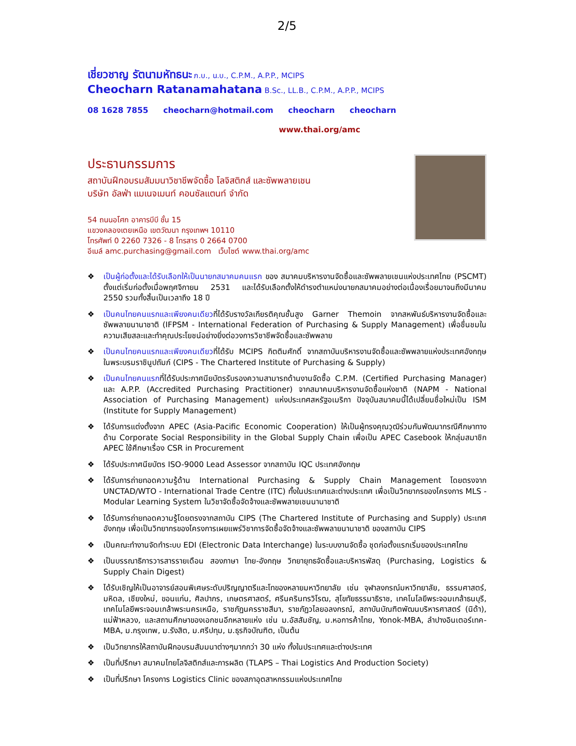2/5
เชี่ยวชาญ รัตนามหัทธนะ ภ.บ., น.บ., C.P.M., A.P.P., MCIPS
Cheocharn Ratanamahatana B.Sc., LL.B., C.P.M., A.P.P., MCIPS
08 1628 7855 cheocharn@hotmail.com cheocharn cheocharn
www.thai.org/amc
ประธานกรรมการ
สถาบันฝึกอบรมสัมมนาวิชาชีพจัดซื้อ โลจิสติกส์ และซัพพลายเชน
บริษัท อัลฟ่า แมเนจเมนท์ คอนซัลแตนท์ จำกัด
54 ถนนอโศก อาคารบีบี ชั้น 15
แขวงคลองเตยเหนือ เขตวัฒนา กรุงเทพฯ 10110
โทรศัพท์ 0 2260 7326 - 8 โทรสาร 0 2664 0700
อีเมล์ amc.purchasing@gmail.com เว็บไซต์ www.thai.org/amc
❖ เป็นผู้ก่อตั้งและได้รับเลือกให้เป็นนายกสมาคมคนแรก ของ สมาคมบริหารงานจัดซื้อและซัพพลายเชนแห่งประเทศไทย (PSCMT) ตั้งแต่เริ่มก่อตั้งเมื่อพฤศจิกายน 2531 และได้รับเลือกตั้งให้ดำรงตำแหน่งนายกสมาคมอย่างต่อเนื่องเรื่อยมาจนถึงมีนาคม 2550 รวมทั้งสิ้นเป็นเวลาถึง 18 ปี
❖ เป็นคนไทยคนแรกและเพียงคนเดียวที่ได้รับรางวัลเกียรติคุณชั้นสูง Garner Themoin จากสหพันธ์บริหารงานจัดซื้อและซัพพลายนานาชาติ (IFPSM - International Federation of Purchasing & Supply Management) เพื่อชื่นชมในความเสียสละและทำคุณประโยชน์อย่างยิ่งต่อวงการวิชาชีพจัดซื้อและซัพพลาย
❖ เป็นคนไทยคนแรกและเพียงคนเดียวที่ได้รับ MCIPS กิตติมศักดิ์ จากสถาบันบริหารงานจัดซื้อและซัพพลายแห่งประเทศอังกฤษ ในพระบรมราชินูปถัมภ์ (CIPS - The Chartered Institute of Purchasing & Supply)
❖ เป็นคนไทยคนแรกที่ได้รับประกาศนียบัตรรับรองความสามารถด้านงานจัดซื้อ C.P.M. (Certified Purchasing Manager) และ A.P.P. (Accredited Purchasing Practitioner) จากสมาคมบริหารงานจัดซื้อแห่งชาติ (NAPM - National Association of Purchasing Management) แห่งประเทศสหรัฐอเมริกา ปัจจุบันสมาคมนี้ได้เปลี่ยนชื่อใหม่เป็น ISM (Institute for Supply Management)
❖ ได้รับการแต่งตั้งจาก APEC (Asia-Pacific Economic Cooperation) ให้เป็นผู้ทรงคุณวุฒิร่วมกันพัฒนากรณีศึกษาทางด้าน Corporate Social Responsibility in the Global Supply Chain เพื่อเป็น APEC Casebook ให้กลุ่มสมาชิก APEC ใช้ศึกษาเรื่อง CSR in Procurement
❖ ได้รับประกาศนียบัตร ISO-9000 Lead Assessor จากสถาบัน IQC ประเทศอังกฤษ
❖ ได้รับการถ่ายทอดความรู้ด้าน International Purchasing & Supply Chain Management โดยตรงจาก UNCTAD/WTO - International Trade Centre (ITC) ทั้งในประเทศและต่างประเทศ เพื่อเป็นวิทยากรของโครงการ MLS - Modular Learning System ในวิชาจัดซื้อจัดจ้างและซัพพลายเชนนานาชาติ
❖ ได้รับการถ่ายทอดความรู้โดยตรงจากสถาบัน CIPS (The Chartered Institute of Purchasing and Supply) ประเทศอังกฤษ เพื่อเป็นวิทยากรของโครงการเผยแพร่วิชาการจัดซื้อจัดจ้างและซัพพลายนานาชาติ ของสถาบัน CIPS
❖ เป็นคณะทำงานจัดทำระบบ EDI (Electronic Data Interchange) ในระบบงานจัดซื้อ ชุดก่อตั้งแรกเริ่มของประเทศไทย
❖ เป็นบรรณาธิการวารสารรายเดือน สองภาษา ไทย-อังกฤษ วิทยายุทธจัดซื้อและบริหารพัสดุ (Purchasing, Logistics & Supply Chain Digest)
❖ ได้รับเชิญให้เป็นอาจารย์สอนพิเศษระดับปริญญาตรีและโทของหลายมหาวิทยาลัย เช่น จุฬาลงกรณ์มหาวิทยาลัย, ธรรมศาสตร์, มหิดล, เชียงใหม่, ขอนแก่น, ศิลปากร, เกษตรศาสตร์, ศรีนครินทรวิโรฒ, สุโขทัยธรรมาธิราช, เทคโนโลยีพระจอมเกล้าธนบุรี, เทคโนโลยีพระจอมเกล้าพระนครเหนือ, ราชภัฏนครราชสีมา, ราชภัฏวไลยอลงกรณ์, สถาบันบัณฑิตพัฒนบริหารศาสตร์ (นิด้า), แม่ฟ้าหลวง, และสถานศึกษาของเอกชนอีกหลายแห่ง เช่น ม.อัสสัมชัญ, ม.หอการค้าไทย, Yonok-MBA, ลำปางอินเตอร์เทค-MBA, ม.กรุงเทพ, ม.รังสิต, ม.ศรีปทุม, ม.ธุรกิจบัณฑิต, เป็นต้น
❖ เป็นวิทยากรให้สถาบันฝึกอบรมสัมมนาต่างๆมากกว่า 30 แห่ง ทั้งในประเทศและต่างประเทศ
❖ เป็นที่ปรึกษา สมาคมไทยโลจิสติกส์และการผลิต (TLAPS – Thai Logistics And Production Society)
❖ เป็นที่ปรึกษา โครงการ Logistics Clinic ของสภาอุตสาหกรรมแห่งประเทศไทย